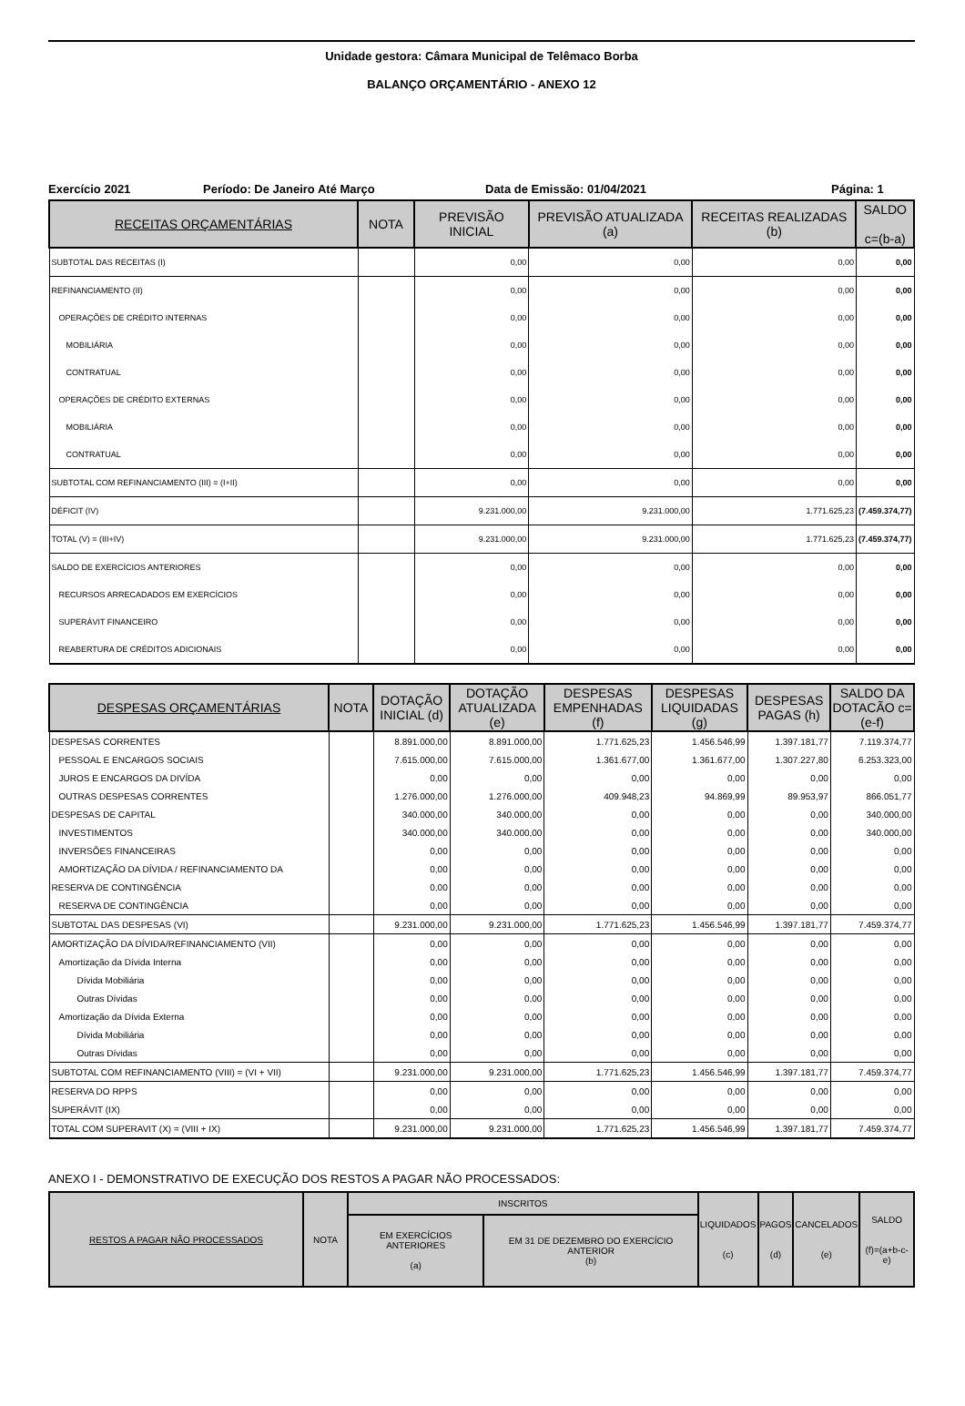Unidade gestora: Câmara Municipal de Telêmaco Borba
BALANÇO ORÇAMENTÁRIO - ANEXO 12
Exercício 2021 Período: De Janeiro Até Março Data de Emissão: 01/04/2021 Página: 1
| RECEITAS ORÇAMENTÁRIAS | NOTA | PREVISÃO INICIAL | PREVISÃO ATUALIZADA (a) | RECEITAS REALIZADAS (b) | SALDO c=(b-a) |
| --- | --- | --- | --- | --- | --- |
| SUBTOTAL DAS RECEITAS (I) | | 0,00 | 0,00 | 0,00 | 0,00 |
| REFINANCIAMENTO (II) | | 0,00 | 0,00 | 0,00 | 0,00 |
| OPERAÇÕES DE CRÉDITO INTERNAS | | 0,00 | 0,00 | 0,00 | 0,00 |
| MOBILIÁRIA | | 0,00 | 0,00 | 0,00 | 0,00 |
| CONTRATUAL | | 0,00 | 0,00 | 0,00 | 0,00 |
| OPERAÇÕES DE CRÉDITO EXTERNAS | | 0,00 | 0,00 | 0,00 | 0,00 |
| MOBILIÁRIA | | 0,00 | 0,00 | 0,00 | 0,00 |
| CONTRATUAL | | 0,00 | 0,00 | 0,00 | 0,00 |
| SUBTOTAL COM REFINANCIAMENTO (III) = (I+II) | | 0,00 | 0,00 | 0,00 | 0,00 |
| DÉFICIT (IV) | | 9.231.000,00 | 9.231.000,00 | 1.771.625,23 | (7.459.374,77) |
| TOTAL (V) = (III+IV) | | 9.231.000,00 | 9.231.000,00 | 1.771.625,23 | (7.459.374,77) |
| SALDO DE EXERCÍCIOS ANTERIORES | | 0,00 | 0,00 | 0,00 | 0,00 |
| RECURSOS ARRECADADOS EM EXERCÍCIOS | | 0,00 | 0,00 | 0,00 | 0,00 |
| SUPERÁVIT FINANCEIRO | | 0,00 | 0,00 | 0,00 | 0,00 |
| REABERTURA DE CRÉDITOS ADICIONAIS | | 0,00 | 0,00 | 0,00 | 0,00 |
| DESPESAS ORÇAMENTÁRIAS | NOTA | DOTAÇÃO INICIAL (d) | DOTAÇÃO ATUALIZADA (e) | DESPESAS EMPENHADAS (f) | DESPESAS LIQUIDADAS (g) | DESPESAS PAGAS (h) | SALDO DA DOTACÃO c=(e-f) |
| --- | --- | --- | --- | --- | --- | --- | --- |
| DESPESAS CORRENTES | | 8.891.000,00 | 8.891.000,00 | 1.771.625,23 | 1.456.546,99 | 1.397.181,77 | 7.119.374,77 |
| PESSOAL E ENCARGOS SOCIAIS | | 7.615.000,00 | 7.615.000,00 | 1.361.677,00 | 1.361.677,00 | 1.307.227,80 | 6.253.323,00 |
| JUROS E ENCARGOS DA DIVÍDA | | 0,00 | 0,00 | 0,00 | 0,00 | 0,00 | 0,00 |
| OUTRAS DESPESAS CORRENTES | | 1.276.000,00 | 1.276.000,00 | 409.948,23 | 94.869,99 | 89.953,97 | 866.051,77 |
| DESPESAS DE CAPITAL | | 340.000,00 | 340.000,00 | 0,00 | 0,00 | 0,00 | 340.000,00 |
| INVESTIMENTOS | | 340.000,00 | 340.000,00 | 0,00 | 0,00 | 0,00 | 340.000,00 |
| INVERSÕES FINANCEIRAS | | 0,00 | 0,00 | 0,00 | 0,00 | 0,00 | 0,00 |
| AMORTIZAÇÃO DA DÍVIDA / REFINANCIAMENTO DA | | 0,00 | 0,00 | 0,00 | 0,00 | 0,00 | 0,00 |
| RESERVA DE CONTINGÊNCIA | | 0,00 | 0,00 | 0,00 | 0,00 | 0,00 | 0,00 |
| RESERVA DE CONTINGÊNCIA | | 0,00 | 0,00 | 0,00 | 0,00 | 0,00 | 0,00 |
| SUBTOTAL DAS DESPESAS (VI) | | 9.231.000,00 | 9.231.000,00 | 1.771.625,23 | 1.456.546,99 | 1.397.181,77 | 7.459.374,77 |
| AMORTIZAÇÃO DA DÍVIDA/REFINANCIAMENTO (VII) | | 0,00 | 0,00 | 0,00 | 0,00 | 0,00 | 0,00 |
| Amortização da Dívida Interna | | 0,00 | 0,00 | 0,00 | 0,00 | 0,00 | 0,00 |
| Dívida Mobiliária | | 0,00 | 0,00 | 0,00 | 0,00 | 0,00 | 0,00 |
| Outras Dívidas | | 0,00 | 0,00 | 0,00 | 0,00 | 0,00 | 0,00 |
| Amortização da Dívida Externa | | 0,00 | 0,00 | 0,00 | 0,00 | 0,00 | 0,00 |
| Dívida Mobiliária | | 0,00 | 0,00 | 0,00 | 0,00 | 0,00 | 0,00 |
| Outras Dívidas | | 0,00 | 0,00 | 0,00 | 0,00 | 0,00 | 0,00 |
| SUBTOTAL COM REFINANCIAMENTO (VIII) = (VI + VII) | | 9.231.000,00 | 9.231.000,00 | 1.771.625,23 | 1.456.546,99 | 1.397.181,77 | 7.459.374,77 |
| RESERVA DO RPPS | | 0,00 | 0,00 | 0,00 | 0,00 | 0,00 | 0,00 |
| SUPERÁVIT (IX) | | 0,00 | 0,00 | 0,00 | 0,00 | 0,00 | 0,00 |
| TOTAL COM SUPERAVIT (X) = (VIII + IX) | | 9.231.000,00 | 9.231.000,00 | 1.771.625,23 | 1.456.546,99 | 1.397.181,77 | 7.459.374,77 |
ANEXO I - DEMONSTRATIVO DE EXECUÇÃO DOS RESTOS A PAGAR NÃO PROCESSADOS:
| RESTOS A PAGAR NÃO PROCESSADOS | NOTA | INSCRITOS | | LIQUIDADOS (c) | PAGOS (d) | CANCELADOS (e) | SALDO (f)=(a+b-c-e) |
| --- | --- | --- | --- | --- | --- | --- | --- |
| | | EM EXERCÍCIOS ANTERIORES (a) | EM 31 DE DEZEMBRO DO EXERCÍCIO ANTERIOR (b) | | | | |